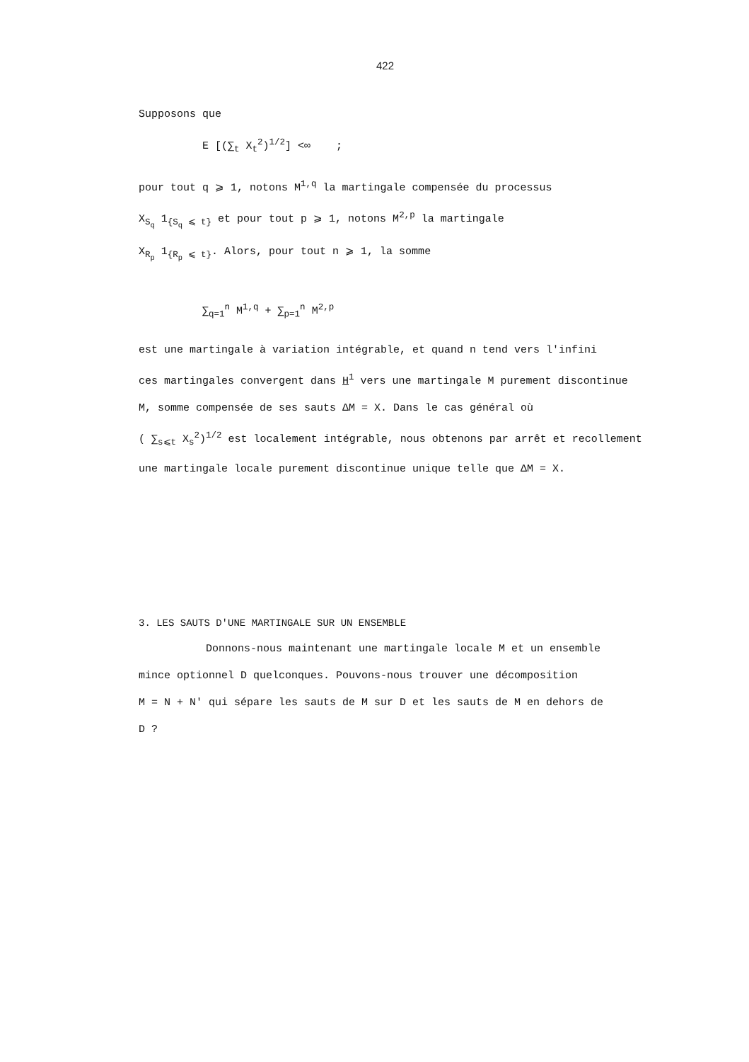422
Supposons que
E [(∑<sub>t</sub> X<sub>t</sub><sup>2</sup>)<sup>1/2</sup>] <∞ ;
pour tout q ⩾ 1, notons M<sup>1,q</sup> la martingale compensée du processus
X<sub>S<sub>q</sub></sub> 1<sub>{S<sub>q</sub> ⩽ t}</sub> et pour tout p ⩾ 1, notons M<sup>2,p</sup> la martingale
X<sub>R<sub>p</sub></sub> 1<sub>{R<sub>p</sub> ⩽ t}</sub>. Alors, pour tout n ⩾ 1, la somme
∑<sub>q=1</sub><sup>n</sup> M<sup>1,q</sup> + ∑<sub>p=1</sub><sup>n</sup> M<sup>2,p</sup>
est une martingale à variation intégrable, et quand n tend vers l'infini
ces martingales convergent dans H<sup>1</sup> vers une martingale M purement discontinue
M, somme compensée de ses sauts ΔM = X. Dans le cas général où
( ∑<sub>s⩽t</sub> X<sub>s</sub><sup>2</sup>)<sup>1/2</sup> est localement intégrable, nous obtenons par arrêt et recollement
une martingale locale purement discontinue unique telle que ΔM = X.
3. LES SAUTS D'UNE MARTINGALE SUR UN ENSEMBLE
Donnons-nous maintenant une martingale locale M et un ensemble
mince optionnel D quelconques. Pouvons-nous trouver une décomposition
M = N + N' qui sépare les sauts de M sur D et les sauts de M en dehors de
D ?